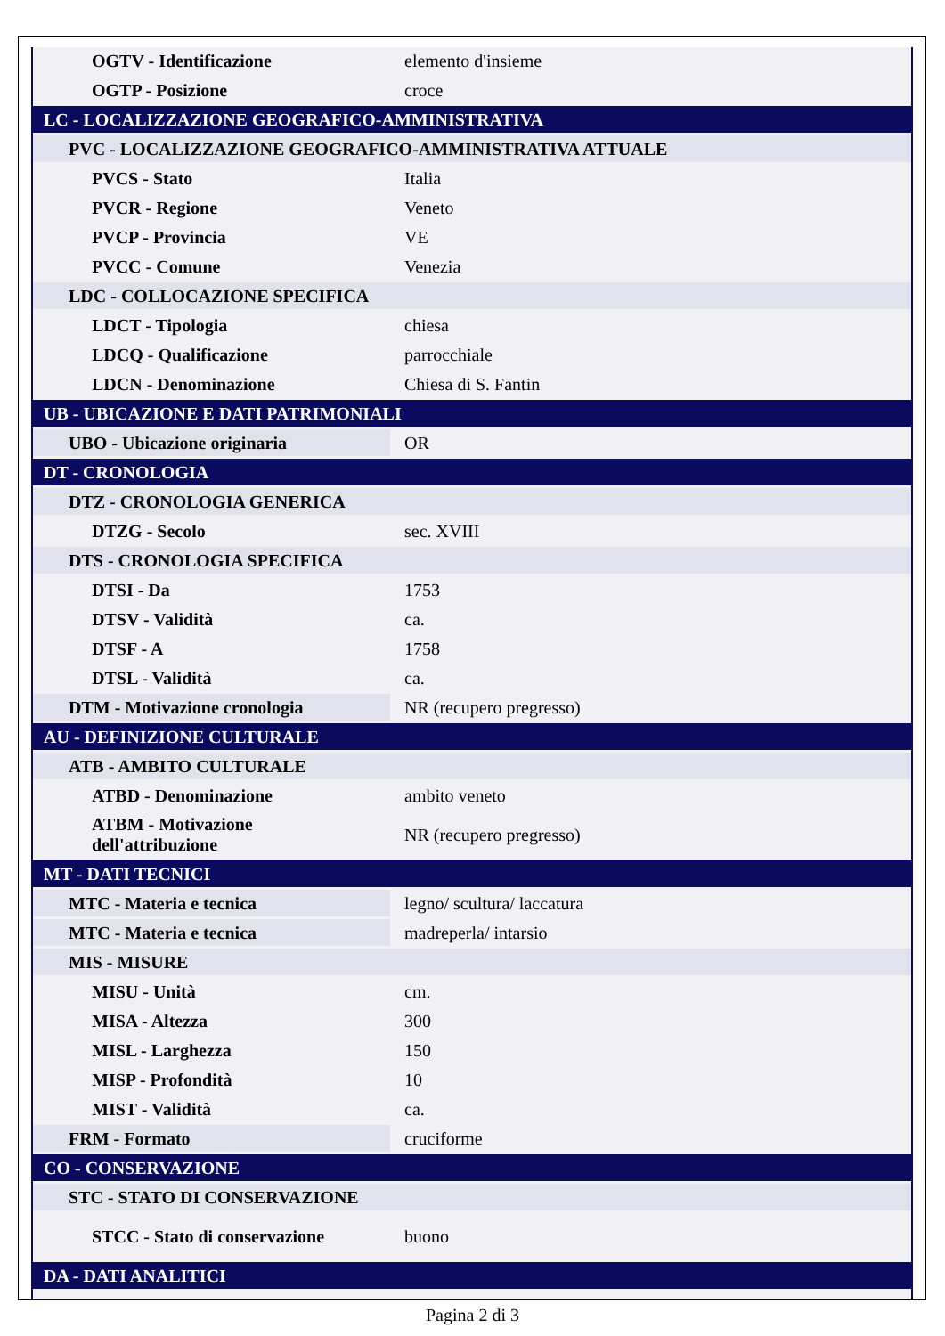| OGTV - Identificazione | elemento d'insieme |
| OGTP - Posizione | croce |
| LC - LOCALIZZAZIONE GEOGRAFICO-AMMINISTRATIVA | |
| PVC - LOCALIZZAZIONE GEOGRAFICO-AMMINISTRATIVA ATTUALE | |
| PVCS - Stato | Italia |
| PVCR - Regione | Veneto |
| PVCP - Provincia | VE |
| PVCC - Comune | Venezia |
| LDC - COLLOCAZIONE SPECIFICA | |
| LDCT - Tipologia | chiesa |
| LDCQ - Qualificazione | parrocchiale |
| LDCN - Denominazione | Chiesa di S. Fantin |
| UB - UBICAZIONE E DATI PATRIMONIALI | |
| UBO - Ubicazione originaria | OR |
| DT - CRONOLOGIA | |
| DTZ - CRONOLOGIA GENERICA | |
| DTZG - Secolo | sec. XVIII |
| DTS - CRONOLOGIA SPECIFICA | |
| DTSI - Da | 1753 |
| DTSV - Validità | ca. |
| DTSF - A | 1758 |
| DTSL - Validità | ca. |
| DTM - Motivazione cronologia | NR (recupero pregresso) |
| AU - DEFINIZIONE CULTURALE | |
| ATB - AMBITO CULTURALE | |
| ATBD - Denominazione | ambito veneto |
| ATBM - Motivazione dell'attribuzione | NR (recupero pregresso) |
| MT - DATI TECNICI | |
| MTC - Materia e tecnica | legno/ scultura/ laccatura |
| MTC - Materia e tecnica | madreperla/ intarsio |
| MIS - MISURE | |
| MISU - Unità | cm. |
| MISA - Altezza | 300 |
| MISL - Larghezza | 150 |
| MISP - Profondità | 10 |
| MIST - Validità | ca. |
| FRM - Formato | cruciforme |
| CO - CONSERVAZIONE | |
| STC - STATO DI CONSERVAZIONE | |
| STCC - Stato di conservazione | buono |
| DA - DATI ANALITICI | |
Pagina 2 di 3